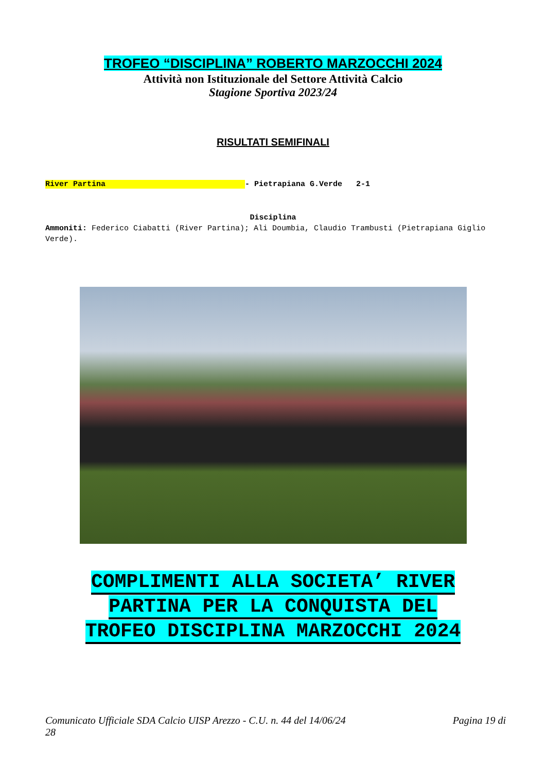TROFEO “DISCIPLINA” ROBERTO MARZOCCHI 2024
Attività non Istituzionale del Settore Attività Calcio
Stagione Sportiva 2023/24
RISULTATI SEMIFINALI
River Partina - Pietrapiana G.Verde 2-1
Disciplina
Ammoniti: Federico Ciabatti (River Partina); Ali Doumbia, Claudio Trambusti (Pietrapiana Giglio Verde).
COMPLIMENTI ALLA SOCIETA’ RIVER
PARTINA PER LA CONQUISTA DEL
TROFEO DISCIPLINA MARZOCCHI 2024
Comunicato Ufficiale SDA Calcio UISP Arezzo - C.U. n. 44 del 14/06/24
28
Pagina 19 di